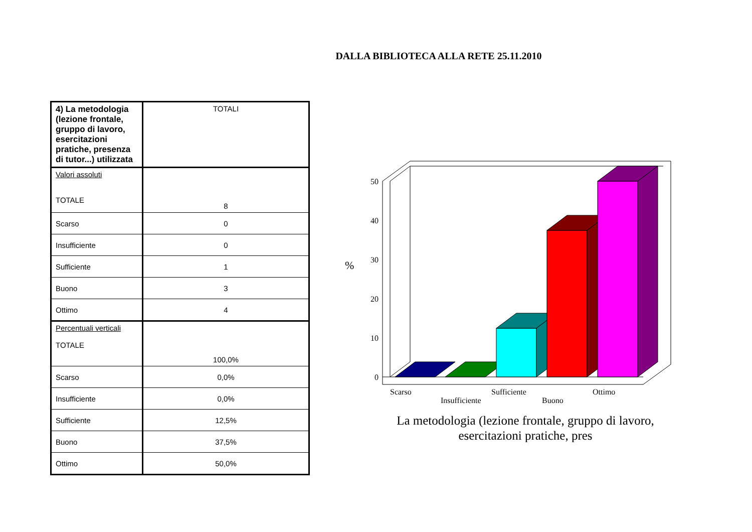DALLA BIBLIOTECA ALLA RETE 25.11.2010
| 4) La metodologia (lezione frontale, gruppo di lavoro, esercitazioni pratiche, presenza di tutor...) utilizzata | TOTALI |
| Valori assoluti TOTALE | 8 |
| Scarso | 0 |
| Insufficiente | 0 |
| Sufficiente | 1 |
| Buono | 3 |
| Ottimo | 4 |
| Percentuali verticali TOTALE | 100,0% |
| Scarso | 0,0% |
| Insufficiente | 0,0% |
| Sufficiente | 12,5% |
| Buono | 37,5% |
| Ottimo | 50,0% |
50
40
30
20
10
0
%
Scarso
Insufficiente
Sufficiente
Buono
Ottimo
La metodologia (lezione frontale, gruppo di lavoro,
esercitazioni pratiche, pres